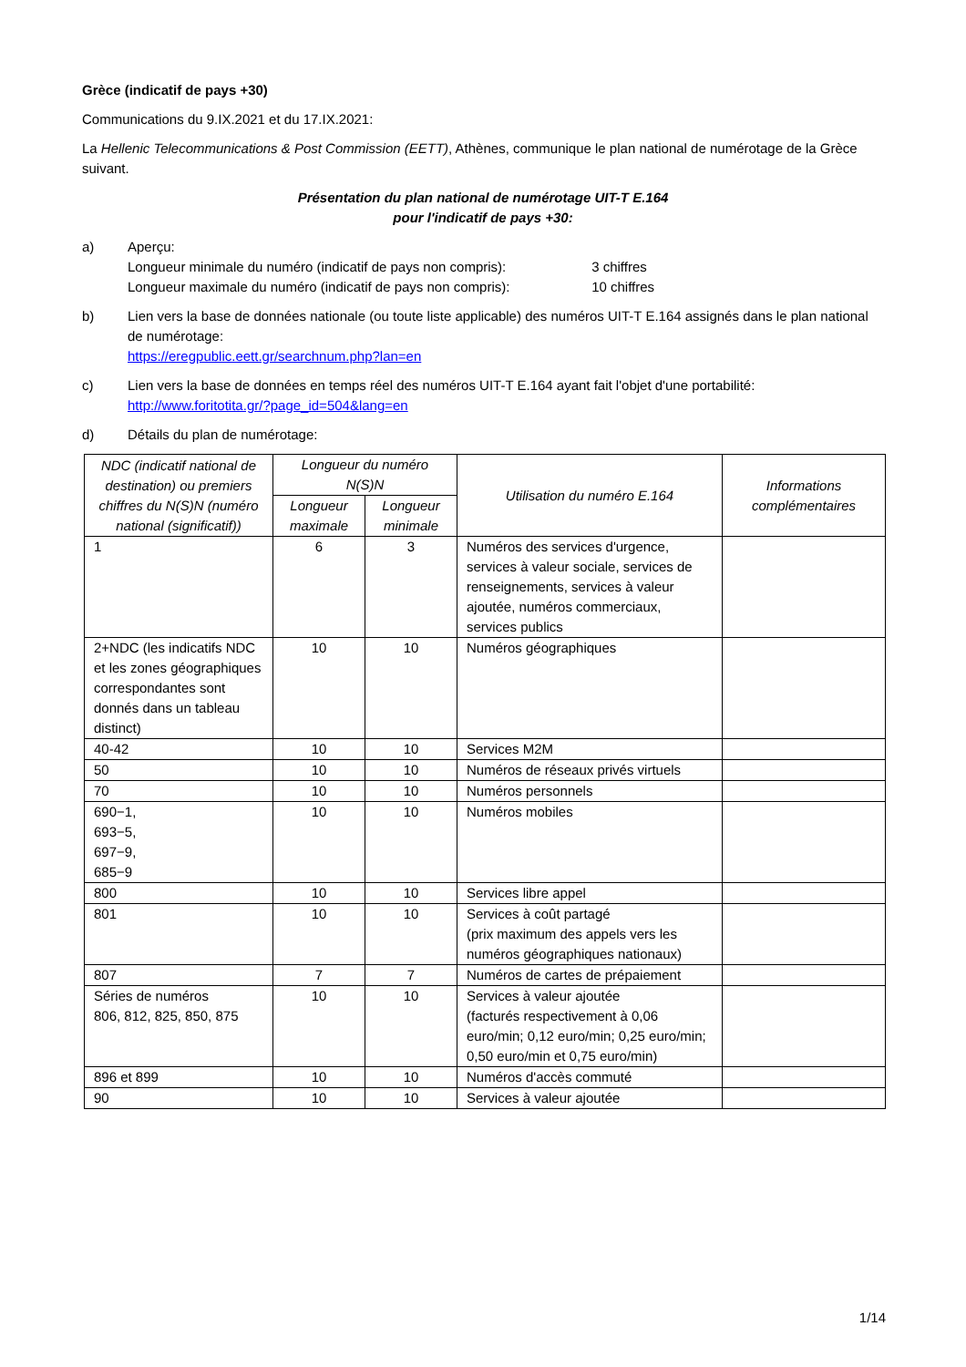Grèce (indicatif de pays +30)
Communications du 9.IX.2021 et du 17.IX.2021:
La Hellenic Telecommunications & Post Commission (EETT), Athènes, communique le plan national de numérotage de la Grèce suivant.
Présentation du plan national de numérotage UIT-T E.164
pour l'indicatif de pays +30:
a) Aperçu:
Longueur minimale du numéro (indicatif de pays non compris): 3 chiffres
Longueur maximale du numéro (indicatif de pays non compris): 10 chiffres
b) Lien vers la base de données nationale (ou toute liste applicable) des numéros UIT-T E.164 assignés dans le plan national de numérotage:
https://eregpublic.eett.gr/searchnum.php?lan=en
c) Lien vers la base de données en temps réel des numéros UIT-T E.164 ayant fait l'objet d'une portabilité:
http://www.foritotita.gr/?page_id=504&lang=en
d) Détails du plan de numérotage:
| NDC (indicatif national de destination) ou premiers chiffres du N(S)N (numéro national (significatif)) | Longueur du numéro N(S)N | | Utilisation du numéro E.164 | Informations complémentaires |
| --- | --- | --- | --- | --- |
| | Longueur maximale | Longueur minimale | | |
| 1 | 6 | 3 | Numéros des services d'urgence, services à valeur sociale, services de renseignements, services à valeur ajoutée, numéros commerciaux, services publics | |
| 2+NDC (les indicatifs NDC et les zones géographiques correspondantes sont donnés dans un tableau distinct) | 10 | 10 | Numéros géographiques | |
| 40-42 | 10 | 10 | Services M2M | |
| 50 | 10 | 10 | Numéros de réseaux privés virtuels | |
| 70 | 10 | 10 | Numéros personnels | |
| 690−1, 693−5, 697−9, 685−9 | 10 | 10 | Numéros mobiles | |
| 800 | 10 | 10 | Services libre appel | |
| 801 | 10 | 10 | Services à coût partagé (prix maximum des appels vers les numéros géographiques nationaux) | |
| 807 | 7 | 7 | Numéros de cartes de prépaiement | |
| Séries de numéros 806, 812, 825, 850, 875 | 10 | 10 | Services à valeur ajoutée (facturés respectivement à 0,06 euro/min; 0,12 euro/min; 0,25 euro/min; 0,50 euro/min et 0,75 euro/min) | |
| 896 et 899 | 10 | 10 | Numéros d'accès commuté | |
| 90 | 10 | 10 | Services à valeur ajoutée | |
1/14